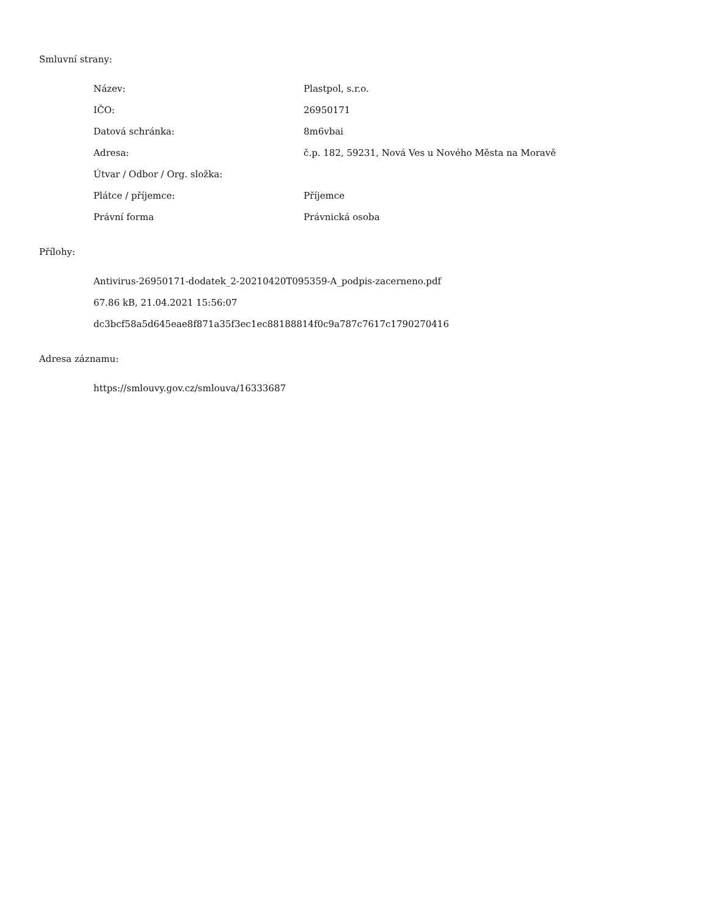Smluvní strany:
| Název: | Plastpol, s.r.o. |
| IČO: | 26950171 |
| Datová schránka: | 8m6vbai |
| Adresa: | č.p. 182, 59231, Nová Ves u Nového Města na Moravě |
| Útvar / Odbor / Org. složka: | |
| Plátce / příjemce: | Příjemce |
| Právní forma | Právnická osoba |
Přílohy:
Antivirus-26950171-dodatek_2-20210420T095359-A_podpis-zacerneno.pdf
67.86 kB, 21.04.2021 15:56:07
dc3bcf58a5d645eae8f871a35f3ec1ec88188814f0c9a787c7617c1790270416
Adresa záznamu:
https://smlouvy.gov.cz/smlouva/16333687